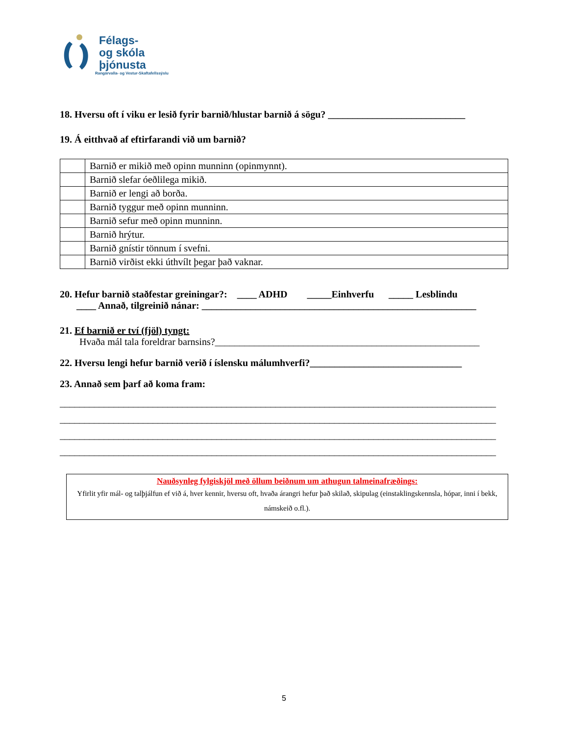Félags-
og skóla
þjónusta
Rangárvalla- og Vestur-Skaftafellssýslu
18. Hversu oft í viku er lesið fyrir barnið/hlustar barnið á sögu? ____________________________
19. Á eitthvað af eftirfarandi við um barnið?
| | Barnið er mikið með opinn munninn (opinmynnt). |
| | Barnið slefar óeðlilega mikið. |
| | Barnið er lengi að borða. |
| | Barnið tyggur með opinn munninn. |
| | Barnið sefur með opinn munninn. |
| | Barnið hrýtur. |
| | Barnið gnístir tönnum í svefni. |
| | Barnið virðist ekki úthvílt þegar það vaknar. |
20. Hefur barnið staðfestar greiningar?: ____ ADHD _____Einhverfu _____ Lesblindu
____ Annað, tilgreinið nánar: ________________________________________________________
21. Ef barnið er tví (fjöl) tyngt:
Hvaða mál tala foreldrar barnsins?______________________________________________________
22. Hversu lengi hefur barnið verið í íslensku málumhverfi?_______________________________
23. Annað sem þarf að koma fram:
_________________________________________________________________________________________
_________________________________________________________________________________________
_________________________________________________________________________________________
_________________________________________________________________________________________
Nauðsynleg fylgiskjöl með öllum beiðnum um athugun talmeinafræðings:
Yfirlit yfir mál- og talþjálfun ef við á, hver kennir, hversu oft, hvaða árangri hefur það skilað, skipulag (einstaklingskennsla, hópar, inni í bekk, námskeið o.fl.).
5